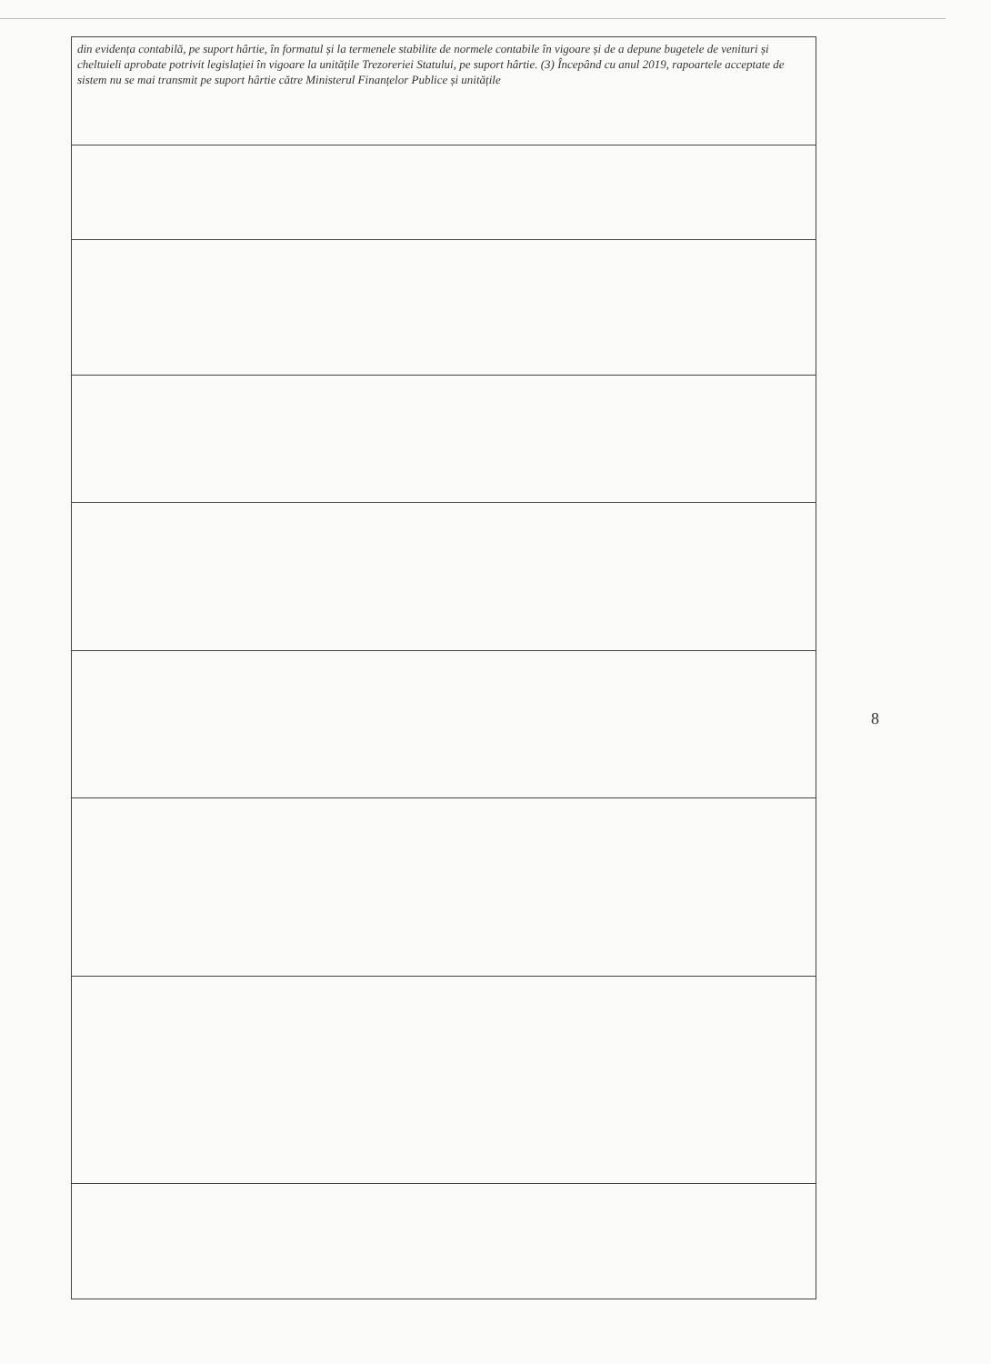| din evidența contabilă, pe suport hârtie, în formatul și la termenele stabilite de normele contabile în vigoare și de a depune bugetele de venituri și cheltuieli aprobate potrivit legislației în vigoare la unitățile Trezoreriei Statului, pe suport hârtie. (3) Începând cu anul 2019, rapoartele acceptate de sistem nu se mai transmit pe suport hârtie către Ministerul Finanțelor Publice și unitățile |
8